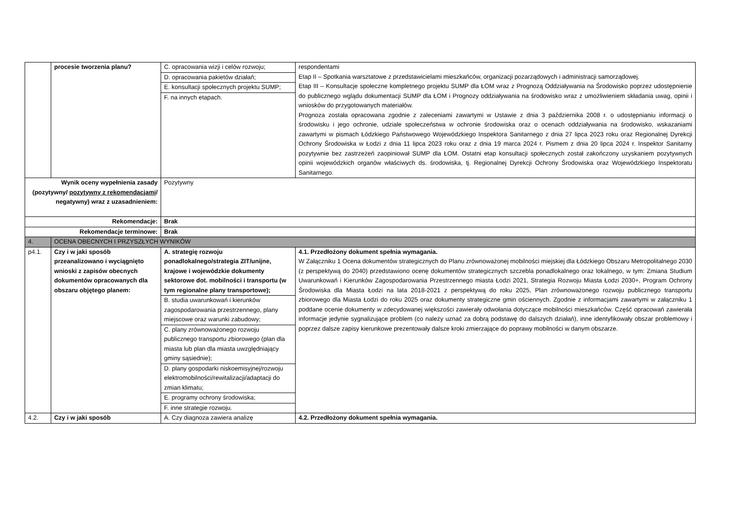| | procesie tworzenia planu? | C. opracowania wizji i celów rozwoju; D. opracowania pakietów działań; E. konsultacji społecznych projektu SUMP; F. na innych etapach. | respondentami Etap II – Spotkania warsztatowe z przedstawicielami mieszkańców, organizacji pozarządowych i administracji samorządowej. Etap III – Konsultacje społeczne kompletnego projektu SUMP dla ŁOM wraz z Prognozą Oddziaływania na Środowisko poprzez udostępnienie do publicznego wglądu dokumentacji SUMP dla ŁOM i Prognozy oddziaływania na środowisko wraz z umożliwieniem składania uwag, opinii i wniosków do przygotowanych materiałów. Prognoza została opracowana zgodnie z zaleceniami zawartymi w Ustawie z dnia 3 października 2008 r. o udostępnianiu informacji o środowisku i jego ochronie, udziale społeczeństwa w ochronie środowiska oraz o ocenach oddziaływania na środowisko, wskazaniami zawartymi w pismach Łódzkiego Państwowego Wojewódzkiego Inspektora Sanitarnego z dnia 27 lipca 2023 roku oraz Regionalnej Dyrekcji Ochrony Środowiska w Łodzi z dnia 11 lipca 2023 roku oraz z dnia 19 marca 2024 r. Pismem z dnia 20 lipca 2024 r. Inspektor Sanitarny pozytywnie bez zastrzeżeń zaopiniował SUMP dla ŁOM. Ostatni etap konsultacji społecznych został zakończony uzyskaniem pozytywnych opinii wojewódzkich organów właściwych ds. środowiska, tj. Regionalnej Dyrekcji Ochrony Środowiska oraz Wojewódzkiego Inspektoratu Sanitarnego. |
| Wynik oceny wypełnienia zasady (pozytywny/ pozytywny z rekomendacjami / negatywny) wraz z uzasadnieniem: | | Pozytywny | |
| Rekomendacje: | | Brak | |
| Rekomendacje terminowe: | | Brak | |
| 4. | OCENA OBECNYCH I PRZYSZŁYCH WYNIKÓW | | |
| p4.1. | Czy i w jaki sposób przeanalizowano i wyciągnięto wnioski z zapisów obecnych dokumentów opracowanych dla obszaru objętego planem: | A. strategię rozwoju ponadlokalnego/strategia ZIT/unijne, krajowe i wojewódzkie dokumenty sektorowe dot. mobilności i transportu (w tym regionalne plany transportowe); B. studia uwarunkowań i kierunków zagospodarowania przestrzennego, plany miejscowe oraz warunki zabudowy; C. plany zrównoważonego rozwoju publicznego transportu zbiorowego (plan dla miasta lub plan dla miasta uwzględniający gminy sąsiednie); D. plany gospodarki niskoemisyjnej/rozwoju elektromobilności/rewitalizacji/adaptacji do zmian klimatu; E. programy ochrony środowiska; F. inne strategie rozwoju. | 4.1. Przedłożony dokument spełnia wymagania. W Załączniku 1 Ocena dokumentów strategicznych do Planu zrównoważonej mobilności miejskiej dla Łódzkiego Obszaru Metropolitalnego 2030 (z perspektywą do 2040) przedstawiono ocenę dokumentów strategicznych szczebla ponadlokalnego oraz lokalnego, w tym: Zmiana Studium Uwarunkowań i Kierunków Zagospodarowania Przestrzennego miasta Łodzi 2021, Strategia Rozwoju Miasta Łodzi 2030+, Program Ochrony Środowiska dla Miasta Łodzi na lata 2018-2021 z perspektywą do roku 2025, Plan zrównoważonego rozwoju publicznego transportu zbiorowego dla Miasta Łodzi do roku 2025 oraz dokumenty strategiczne gmin ościennych. Zgodnie z informacjami zawartymi w załączniku 1 poddane ocenie dokumenty w zdecydowanej większości zawierały odwołania dotyczące mobilności mieszkańców. Część opracowań zawierała informacje jedynie sygnalizujące problem (co należy uznać za dobrą podstawę do dalszych działań), inne identyfikowały obszar problemowy i poprzez dalsze zapisy kierunkowe prezentowały dalsze kroki zmierzające do poprawy mobilności w danym obszarze. |
| 4.2. | Czy i w jaki sposób | A. Czy diagnoza zawiera analizę | 4.2. Przedłożony dokument spełnia wymagania. |